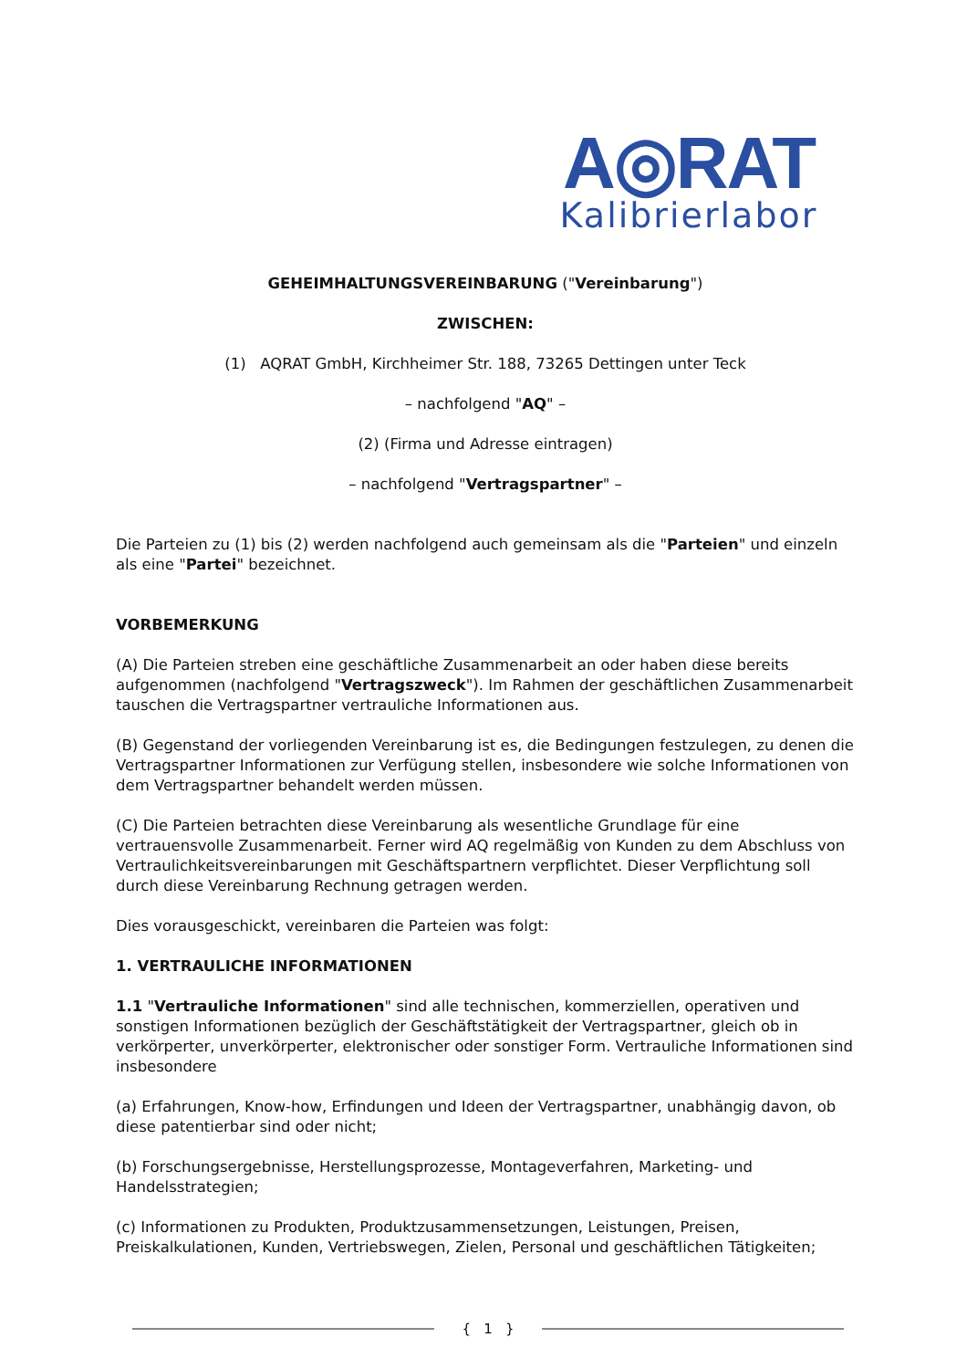A◎RAT
Kalibrierlabor
GEHEIMHALTUNGSVEREINBARUNG ("Vereinbarung")
ZWISCHEN:
(1) AQRAT GmbH, Kirchheimer Str. 188, 73265 Dettingen unter Teck
– nachfolgend "AQ" –
(2) (Firma und Adresse eintragen)
– nachfolgend "Vertragspartner" –
Die Parteien zu (1) bis (2) werden nachfolgend auch gemeinsam als die "Parteien" und einzeln als eine "Partei" bezeichnet.
VORBEMERKUNG
(A) Die Parteien streben eine geschäftliche Zusammenarbeit an oder haben diese bereits aufgenommen (nachfolgend "Vertragszweck"). Im Rahmen der geschäftlichen Zusammenarbeit tauschen die Vertragspartner vertrauliche Informationen aus.
(B) Gegenstand der vorliegenden Vereinbarung ist es, die Bedingungen festzulegen, zu denen die Vertragspartner Informationen zur Verfügung stellen, insbesondere wie solche Informationen von dem Vertragspartner behandelt werden müssen.
(C) Die Parteien betrachten diese Vereinbarung als wesentliche Grundlage für eine vertrauensvolle Zusammenarbeit. Ferner wird AQ regelmäßig von Kunden zu dem Abschluss von Vertraulichkeitsvereinbarungen mit Geschäftspartnern verpflichtet. Dieser Verpflichtung soll durch diese Vereinbarung Rechnung getragen werden.
Dies vorausgeschickt, vereinbaren die Parteien was folgt:
1. VERTRAULICHE INFORMATIONEN
1.1 "Vertrauliche Informationen" sind alle technischen, kommerziellen, operativen und sonstigen Informationen bezüglich der Geschäftstätigkeit der Vertragspartner, gleich ob in verkörperter, unverkörperter, elektronischer oder sonstiger Form. Vertrauliche Informationen sind insbesondere
(a) Erfahrungen, Know-how, Erfindungen und Ideen der Vertragspartner, unabhängig davon, ob diese patentierbar sind oder nicht;
(b) Forschungsergebnisse, Herstellungsprozesse, Montageverfahren, Marketing- und Handelsstrategien;
(c) Informationen zu Produkten, Produktzusammensetzungen, Leistungen, Preisen, Preiskalkulationen, Kunden, Vertriebswegen, Zielen, Personal und geschäftlichen Tätigkeiten;
{ 1 }